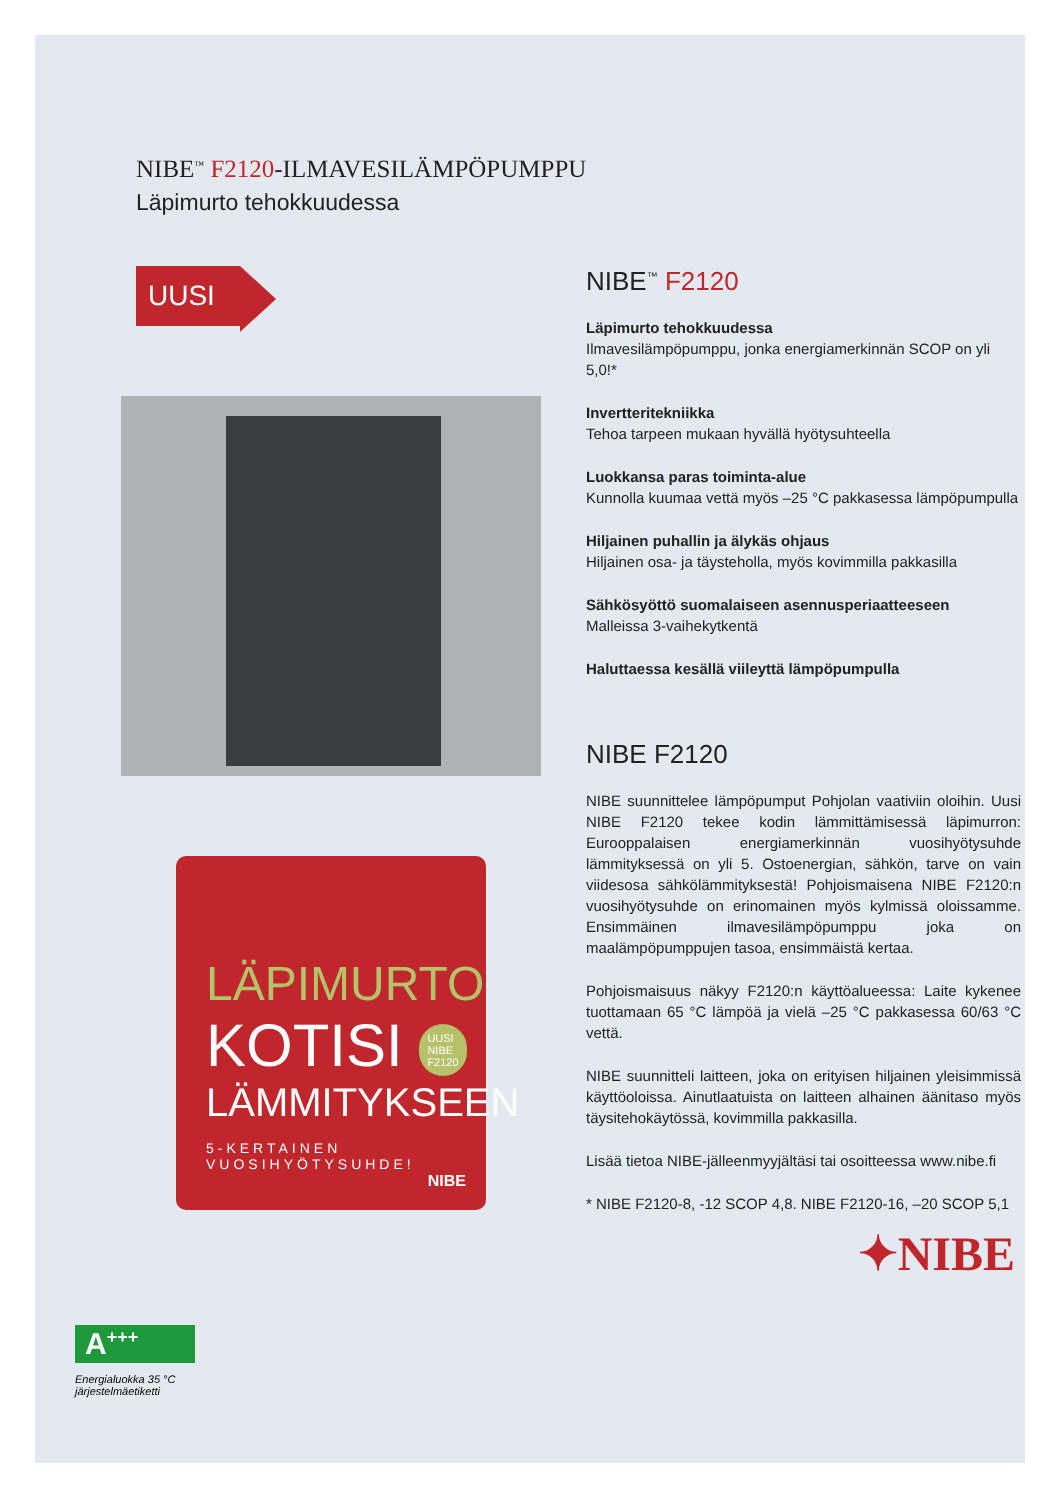NIBE<sup>™</sup> F2120-ILMAVESILÄMPÖPUMPPU
Läpimurto tehokkuudessa
UUSI
LÄPIMURTO
KOTISI UUSI
NIBE
F2120
LÄMMITYKSEEN
5-KERTAINEN
VUOSIHYÖTYSUHDE!
NIBE
NIBE<sup>™</sup> F2120
Läpimurto tehokkuudessa
Ilmavesilämpöpumppu, jonka energiamerkinnän SCOP on yli 5,0!*
Invertteritekniikka
Tehoa tarpeen mukaan hyvällä hyötysuhteella
Luokkansa paras toiminta-alue
Kunnolla kuumaa vettä myös –25 °C pakkasessa lämpöpumpulla
Hiljainen puhallin ja älykäs ohjaus
Hiljainen osa- ja täysteholla, myös kovimmilla pakkasilla
Sähkösyöttö suomalaiseen asennusperiaatteeseen
Malleissa 3-vaihekytkentä
Haluttaessa kesällä viileyttä lämpöpumpulla
NIBE F2120
NIBE suunnittelee lämpöpumput Pohjolan vaativiin oloihin. Uusi NIBE F2120 tekee kodin lämmittämisessä läpimurron: Eurooppalaisen energiamerkinnän vuosihyötysuhde lämmityksessä on yli 5. Ostoenergian, sähkön, tarve on vain viidesosa sähkölämmityksestä! Pohjoismaisena NIBE F2120:n vuosihyötysuhde on erinomainen myös kylmissä oloissamme. Ensimmäinen ilmavesilämpöpumppu joka on maalämpöpumppujen tasoa, ensimmäistä kertaa.
Pohjoismaisuus näkyy F2120:n käyttöalueessa: Laite kykenee tuottamaan 65 °C lämpöä ja vielä –25 °C pakkasessa 60/63 °C vettä.
NIBE suunnitteli laitteen, joka on erityisen hiljainen yleisimmissä käyttöoloissa. Ainutlaatuista on laitteen alhainen äänitaso myös täysitehokäytössä, kovimmilla pakkasilla.
Lisää tietoa NIBE-jälleenmyyjältäsi tai osoitteessa www.nibe.fi
* NIBE F2120-8, -12 SCOP 4,8. NIBE F2120-16, –20 SCOP 5,1
✦NIBE
A<sup>+++</sup>
Energialuokka 35 °C
järjestelmäetiketti